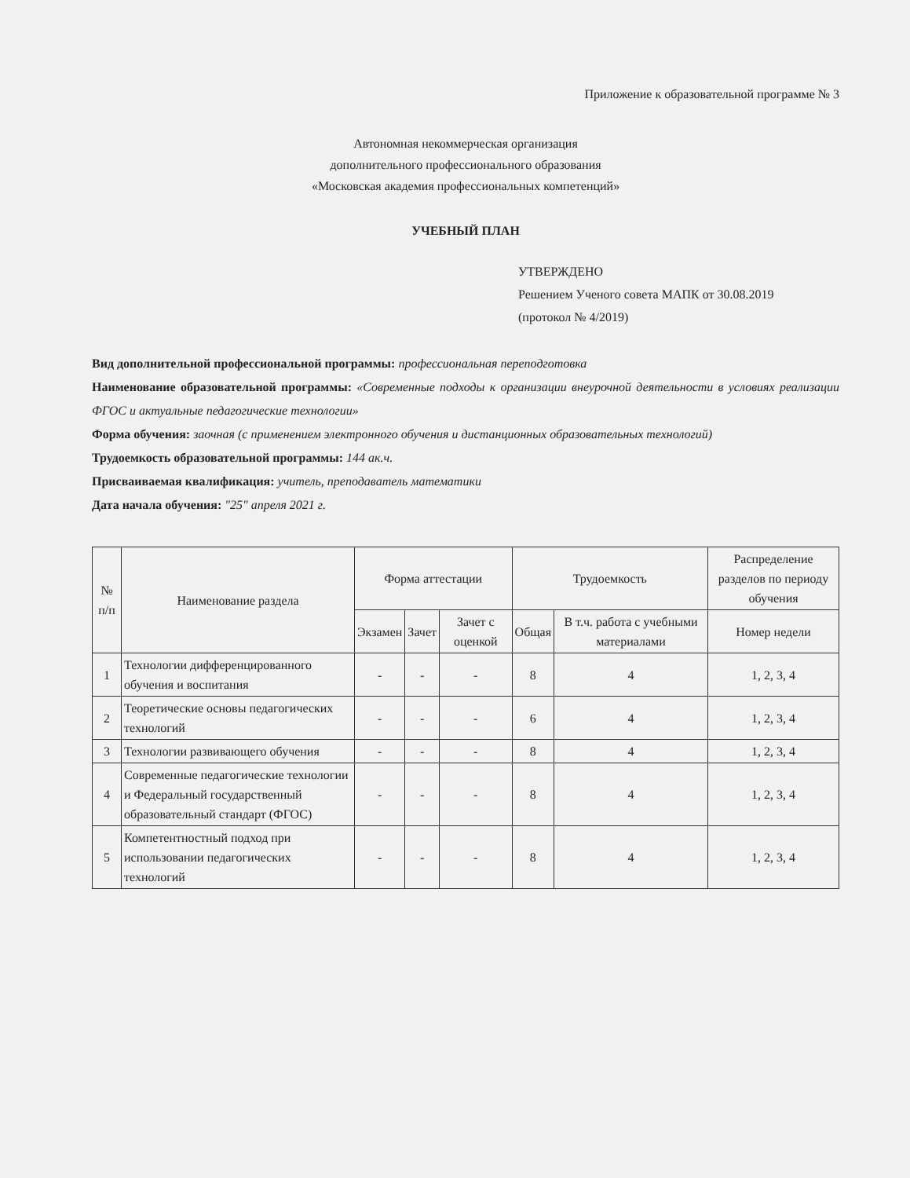Приложение к образовательной программе № 3
Автономная некоммерческая организация
дополнительного профессионального образования
«Московская академия профессиональных компетенций»
УЧЕБНЫЙ ПЛАН
УТВЕРЖДЕНО
Решением Ученого совета МАПК от 30.08.2019
(протокол № 4/2019)
Вид дополнительной профессиональной программы: профессиональная переподготовка
Наименование образовательной программы: «Современные подходы к организации внеурочной деятельности в условиях реализации ФГОС и актуальные педагогические технологии»
Форма обучения: заочная (с применением электронного обучения и дистанционных образовательных технологий)
Трудоемкость образовательной программы: 144 ак.ч.
Присваиваемая квалификация: учитель, преподаватель математики
Дата начала обучения: "25" апреля 2021 г.
| № п/п | Наименование раздела | Форма аттестации | | | Трудоемкость | | Распределение разделов по периоду обучения |
| --- | --- | --- | --- | --- | --- | --- | --- |
| | | Экзамен | Зачет | Зачет с оценкой | Общая | В т.ч. работа с учебными материалами | Номер недели |
| 1 | Технологии дифференцированного обучения и воспитания | - | - | - | 8 | 4 | 1, 2, 3, 4 |
| 2 | Теоретические основы педагогических технологий | - | - | - | 6 | 4 | 1, 2, 3, 4 |
| 3 | Технологии развивающего обучения | - | - | - | 8 | 4 | 1, 2, 3, 4 |
| 4 | Современные педагогические технологии и Федеральный государственный образовательный стандарт (ФГОС) | - | - | - | 8 | 4 | 1, 2, 3, 4 |
| 5 | Компетентностный подход при использовании педагогических технологий | - | - | - | 8 | 4 | 1, 2, 3, 4 |